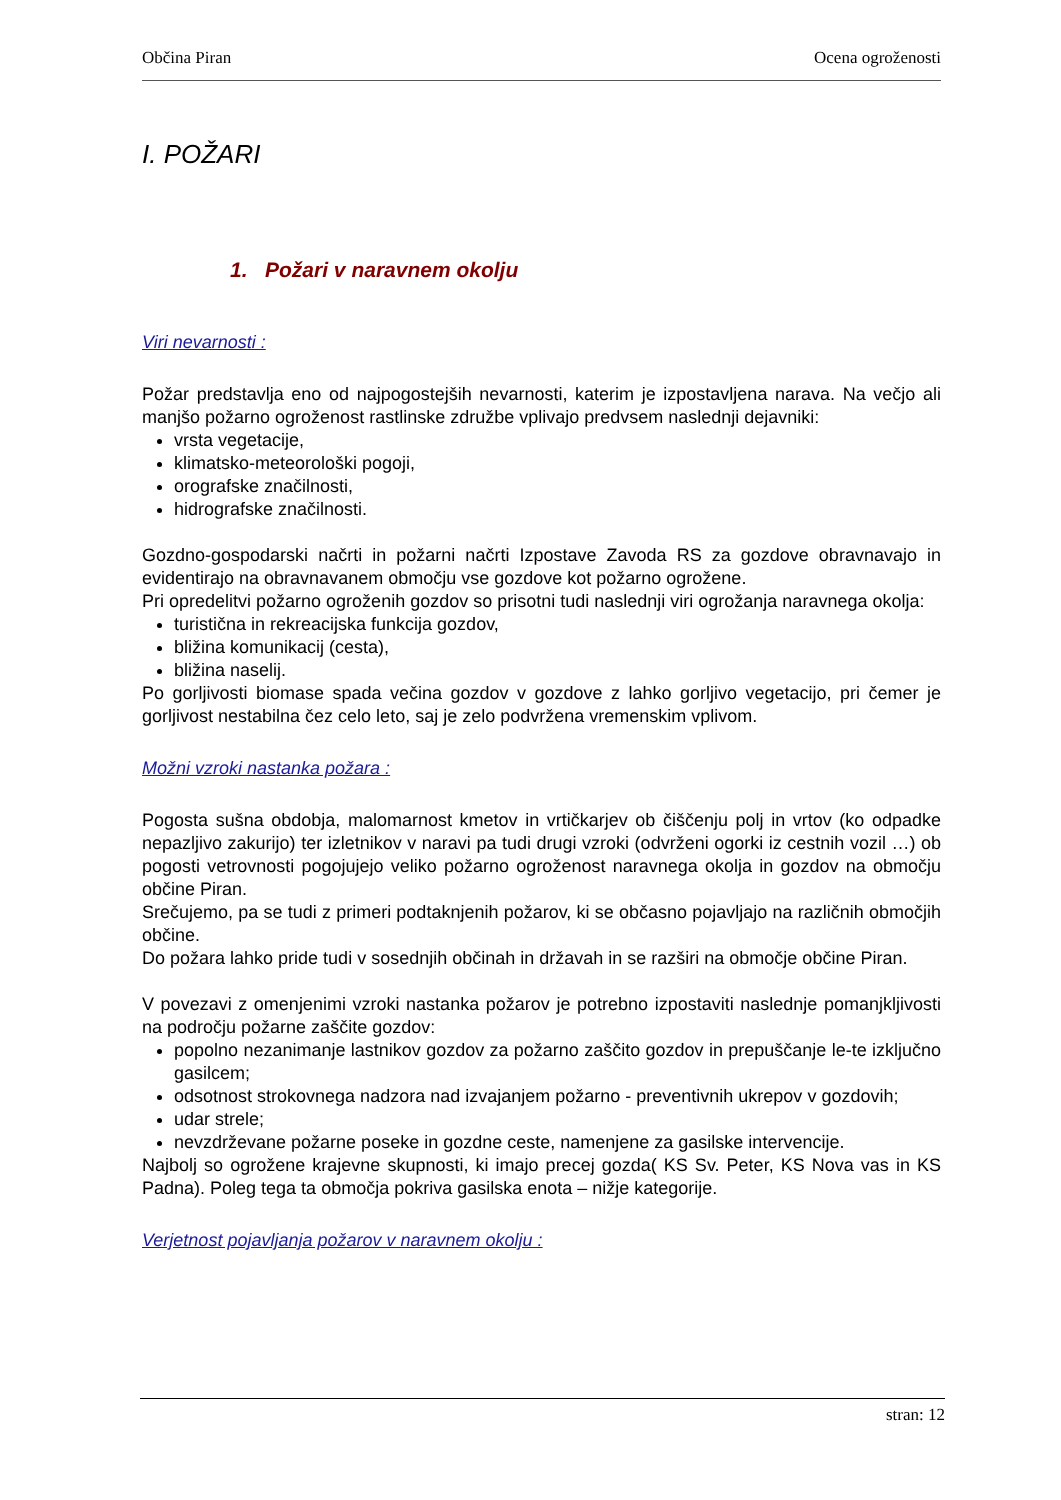Občina Piran Ocena ogroženosti
I. POŽARI
1. Požari v naravnem okolju
Viri nevarnosti :
Požar predstavlja eno od najpogostejših nevarnosti, katerim je izpostavljena narava. Na večjo ali manjšo požarno ogroženost rastlinske združbe vplivajo predvsem naslednji dejavniki:
vrsta vegetacije,
klimatsko-meteorološki pogoji,
orografske značilnosti,
hidrografske značilnosti.
Gozdno-gospodarski načrti in požarni načrti Izpostave Zavoda RS za gozdove obravnavajo in evidentirajo na obravnavanem območju vse gozdove kot požarno ogrožene.
Pri opredelitvi požarno ogroženih gozdov so prisotni tudi naslednji viri ogrožanja naravnega okolja:
turistična in rekreacijska funkcija gozdov,
bližina komunikacij (cesta),
bližina naselij.
Po gorljivosti biomase spada večina gozdov v gozdove z lahko gorljivo vegetacijo, pri čemer je gorljivost nestabilna čez celo leto, saj je zelo podvržena vremenskim vplivom.
Možni vzroki nastanka požara :
Pogosta sušna obdobja, malomarnost kmetov in vrtičkarjev ob čiščenju polj in vrtov (ko odpadke nepazljivo zakurijo) ter izletnikov v naravi pa tudi drugi vzroki (odvrženi ogorki iz cestnih vozil …) ob pogosti vetrovnosti pogojujejo veliko požarno ogroženost naravnega okolja in gozdov na območju občine Piran.
Srečujemo, pa se tudi z primeri podtaknjenih požarov, ki se občasno pojavljajo na različnih območjih občine.
Do požara lahko pride tudi v sosednjih občinah in državah in se razširi na območje občine Piran.
V povezavi z omenjenimi vzroki nastanka požarov je potrebno izpostaviti naslednje pomanjkljivosti na področju požarne zaščite gozdov:
popolno nezanimanje lastnikov gozdov za požarno zaščito gozdov in prepuščanje le-te izključno gasilcem;
odsotnost strokovnega nadzora nad izvajanjem požarno - preventivnih ukrepov v gozdovih;
udar strele;
nevzdrževane požarne poseke in gozdne ceste, namenjene za gasilske intervencije.
Najbolj so ogrožene krajevne skupnosti, ki imajo precej gozda( KS Sv. Peter, KS Nova vas in KS Padna). Poleg tega ta območja pokriva gasilska enota – nižje kategorije.
Verjetnost pojavljanja požarov v naravnem okolju :
stran: 12